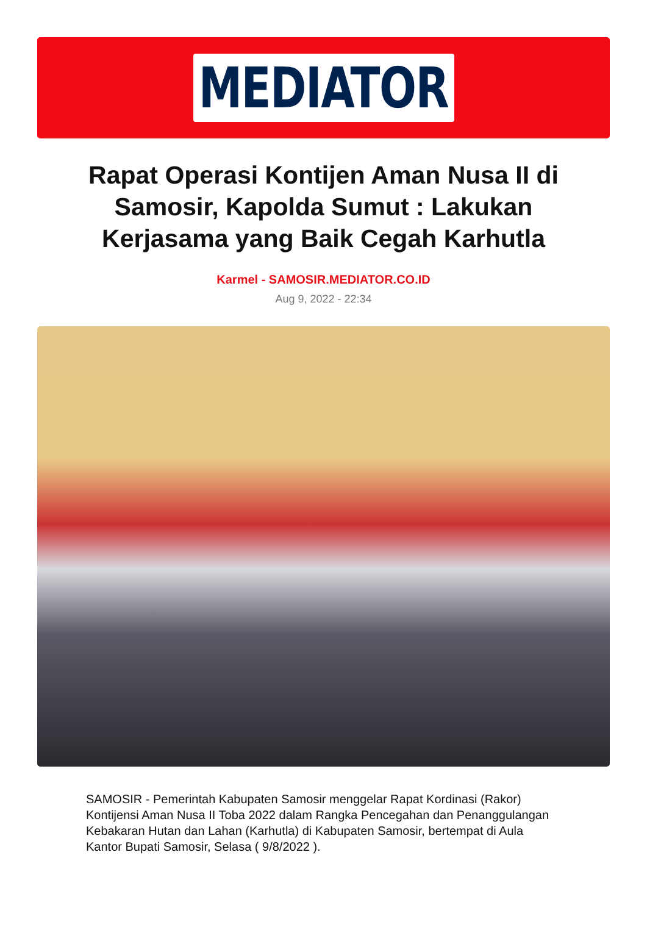MEDIATOR
Rapat Operasi Kontijen Aman Nusa II di Samosir, Kapolda Sumut : Lakukan Kerjasama yang Baik Cegah Karhutla
Karmel - SAMOSIR.MEDIATOR.CO.ID
Aug 9, 2022 - 22:34
SAMOSIR - Pemerintah Kabupaten Samosir menggelar Rapat Kordinasi (Rakor) Kontijensi Aman Nusa II Toba 2022 dalam Rangka Pencegahan dan Penanggulangan Kebakaran Hutan dan Lahan (Karhutla) di Kabupaten Samosir, bertempat di Aula Kantor Bupati Samosir, Selasa ( 9/8/2022 ).